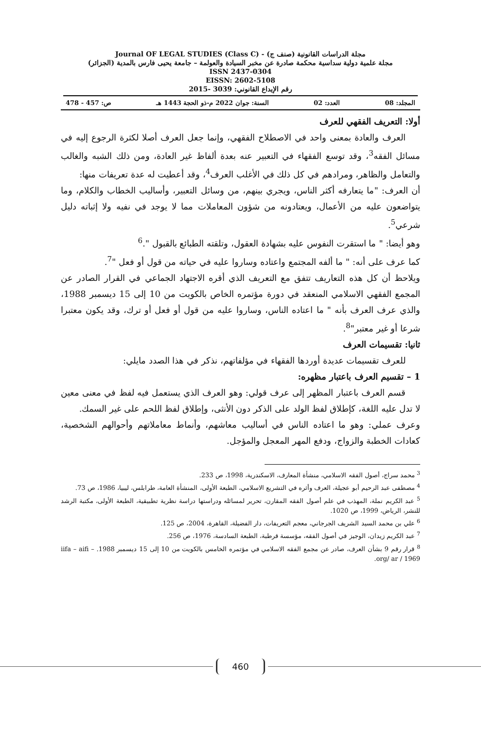مجلة الدراسات القانونية (صنف ج) - Journal OF LEGAL STUDIES (Class C)
مجلة علمية دولية سداسية محكمة صادرة عن مخبر السيادة والعولمة – جامعة يحيى فارس بالمدية (الجزائر)
ISSN 2437-0304
EISSN: 2602-5108
رقم الإيداع القانوني: 3039 -2015
المجلد: 08 العدد: 02 السنة: جوان 2022 م-ذو الحجة 1443 هـ ص: 457 - 478
أولا: التعريف الفقهي للعرف
العرف والعادة بمعنى واحد في الاصطلاح الفقهي، وإنما جعل العرف أصلا لكثرة الرجوع إليه في مسائل الفقه<sup>3</sup>، وقد توسع الفقهاء في التعبير عنه بعدة ألفاظ غير العادة، ومن ذلك الشبه والغالب والتعامل والظاهر، ومرادهم في كل ذلك في الأغلب العرف<sup>4</sup>، وقد أعطيت له عدة تعريفات منها:
أن العرف: "ما يتعارفه أكثر الناس، ويجري بينهم، من وسائل التعبير، وأساليب الخطاب والكلام، وما يتواضعون عليه من الأعمال، ويعتادونه من شؤون المعاملات مما لا يوجد في نفيه ولا إثباته دليل شرعي<sup>5</sup>.
وهو أيضا: " ما استقرت النفوس عليه بشهادة العقول، وتلقته الطبائع بالقبول ".<sup>6</sup>
كما عرف على أنه: " ما ألفه المجتمع واعتاده وساروا عليه في حياته من قول أو فعل "<sup>7</sup>.
ويلاحظ أن كل هذه التعاريف تتفق مع التعريف الذي أقره الاجتهاد الجماعي في القرار الصادر عن المجمع الفقهي الاسلامي المنعقد في دورة مؤتمره الخاص بالكويت من 10 إلى 15 ديسمبر 1988، والذي عرف العرف بأنه " ما اعتاده الناس، وساروا عليه من قول أو فعل أو ترك، وقد يكون معتبرا شرعا أو غير معتبر"<sup>8</sup>.
ثانيا: تقسيمات العرف
للعرف تقسيمات عديدة أوردها الفقهاء في مؤلفاتهم، نذكر في هذا الصدد مايلي:
1 – تقسيم العرف باعتبار مظهره:
قسم العرف باعتبار المظهر إلى عرف قولي: وهو العرف الذي يستعمل فيه لفظ في معنى معين لا تدل عليه اللغة، كإطلاق لفظ الولد على الذكر دون الأنثى، وإطلاق لفظ اللحم على غير السمك.
وعرف عملي: وهو ما اعتاده الناس في أساليب معاشهم، وأنماط معاملاتهم وأحوالهم الشخصية، كعادات الخطبة والزواج، ودفع المهر المعجل والمؤجل.
<sup>3</sup> محمد سراج، أصول الفقه الاسلامي، منشأة المعارف، الاسكندرية، 1998، ص 233.
<sup>4</sup> مصطفى عبد الرحيم أبو عجيلة، العرف وأثره في التشريع الاسلامي، الطبعة الأولى، المنشأة العامة، طرابلس، ليبيا، 1986، ص 73.
<sup>5</sup> عبد الكريم نملة، المهذب في علم أصول الفقه المقارن، تحرير لمسائله ودراستها دراسة نظرية تطبيقية، الطبعة الأولى، مكتبة الرشد للنشر، الرياض، 1999، ص 1020.
<sup>6</sup> علي بن محمد السيد الشريف الجرجاني، معجم التعريفات، دار الفضيلة، القاهرة، 2004، ص 125.
<sup>7</sup> عبد الكريم زيدان، الوجيز في أصول الفقه، مؤسسة قرطبة، الطبعة السادسة، 1976، ص 256.
<sup>8</sup> قرار رقم 9 بشأن العرف، صادر عن مجمع الفقه الاسلامي في مؤتمره الخامس بالكويت من 10 إلى 15 ديسمبر 1988. iifa – aifi – org/ ar / 1969.
460